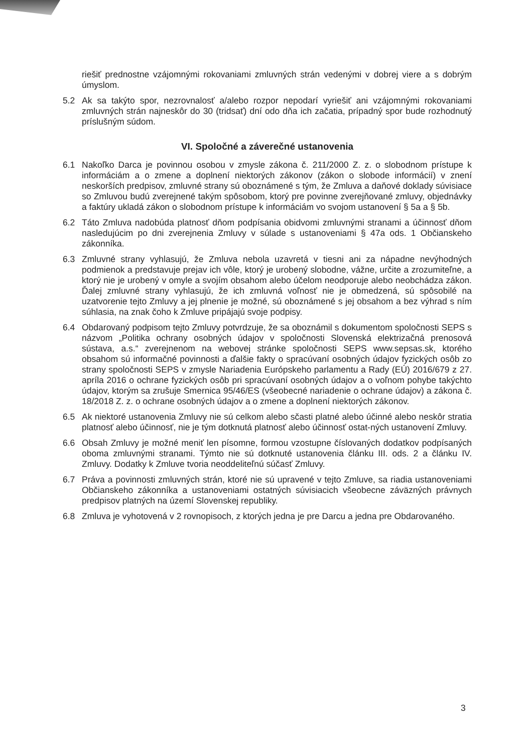riešiť prednostne vzájomnými rokovaniami zmluvných strán vedenými v dobrej viere a s dobrým úmyslom.
5.2 Ak sa takýto spor, nezrovnalosť a/alebo rozpor nepodarí vyriešiť ani vzájomnými rokovaniami zmluvných strán najneskôr do 30 (tridsať) dní odo dňa ich začatia, prípadný spor bude rozhodnutý príslušným súdom.
VI. Spoločné a záverečné ustanovenia
6.1 Nakoľko Darca je povinnou osobou v zmysle zákona č. 211/2000 Z. z. o slobodnom prístupe k informáciám a o zmene a doplnení niektorých zákonov (zákon o slobode informácií) v znení neskorších predpisov, zmluvné strany sú oboznámené s tým, že Zmluva a daňové doklady súvisiace so Zmluvou budú zverejnené takým spôsobom, ktorý pre povinne zverejňované zmluvy, objednávky a faktúry ukladá zákon o slobodnom prístupe k informáciám vo svojom ustanovení § 5a a § 5b.
6.2 Táto Zmluva nadobúda platnosť dňom podpísania obidvomi zmluvnými stranami a účinnosť dňom nasledujúcim po dni zverejnenia Zmluvy v súlade s ustanoveniami § 47a ods. 1 Občianskeho zákonníka.
6.3 Zmluvné strany vyhlasujú, že Zmluva nebola uzavretá v tiesni ani za nápadne nevýhodných podmienok a predstavuje prejav ich vôle, ktorý je urobený slobodne, vážne, určite a zrozumiteľne, a ktorý nie je urobený v omyle a svojím obsahom alebo účelom neodporuje alebo neobchádza zákon. Ďalej zmluvné strany vyhlasujú, že ich zmluvná voľnosť nie je obmedzená, sú spôsobilé na uzatvorenie tejto Zmluvy a jej plnenie je možné, sú oboznámené s jej obsahom a bez výhrad s ním súhlasia, na znak čoho k Zmluve pripájajú svoje podpisy.
6.4 Obdarovaný podpisom tejto Zmluvy potvrdzuje, že sa oboznámil s dokumentom spoločnosti SEPS s názvom „Politika ochrany osobných údajov v spoločnosti Slovenská elektrizačná prenosová sústava, a.s.“ zverejnenom na webovej stránke spoločnosti SEPS www.sepsas.sk, ktorého obsahom sú informačné povinnosti a ďalšie fakty o spracúvaní osobných údajov fyzických osôb zo strany spoločnosti SEPS v zmysle Nariadenia Európskeho parlamentu a Rady (EÚ) 2016/679 z 27. apríla 2016 o ochrane fyzických osôb pri spracúvaní osobných údajov a o voľnom pohybe takýchto údajov, ktorým sa zrušuje Smernica 95/46/ES (všeobecné nariadenie o ochrane údajov) a zákona č. 18/2018 Z. z. o ochrane osobných údajov a o zmene a doplnení niektorých zákonov.
6.5 Ak niektoré ustanovenia Zmluvy nie sú celkom alebo sčasti platné alebo účinné alebo neskôr stratia platnosť alebo účinnosť, nie je tým dotknutá platnosť alebo účinnosť ostat-ných ustanovení Zmluvy.
6.6 Obsah Zmluvy je možné meniť len písomne, formou vzostupne číslovaných dodatkov podpísaných oboma zmluvnými stranami. Týmto nie sú dotknuté ustanovenia článku III. ods. 2 a článku IV. Zmluvy. Dodatky k Zmluve tvoria neoddeliteľnú súčasť Zmluvy.
6.7 Práva a povinnosti zmluvných strán, ktoré nie sú upravené v tejto Zmluve, sa riadia ustanoveniami Občianskeho zákonníka a ustanoveniami ostatných súvisiacich všeobecne záväzných právnych predpisov platných na území Slovenskej republiky.
6.8 Zmluva je vyhotovená v 2 rovnopisoch, z ktorých jedna je pre Darcu a jedna pre Obdarovaného.
3